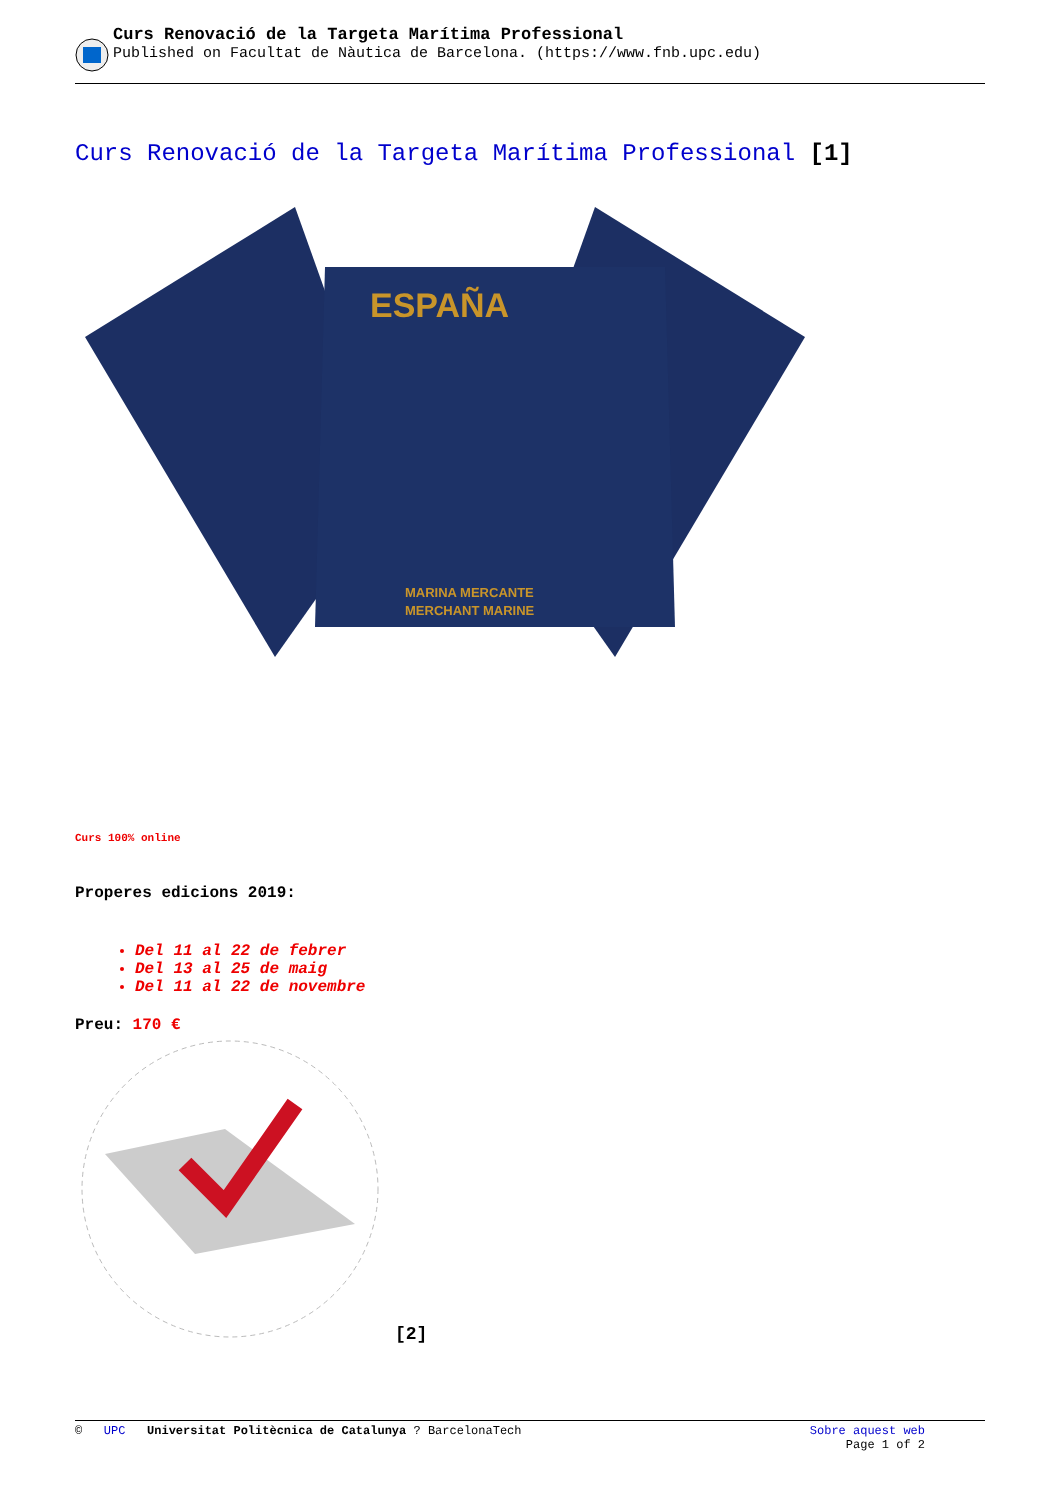Curs Renovació de la Targeta Marítima Professional
Published on Facultat de Nàutica de Barcelona. (https://www.fnb.upc.edu)
Curs Renovació de la Targeta Marítima Professional [1]
ESPAÑA
MARINA MERCANTE
MERCHANT MARINE
Curs 100% online
Properes edicions 2019:
Del 11 al 22 de febrer
Del 13 al 25 de maig
Del 11 al 22 de novembre
Preu: 170 €
[2]
© UPC Universitat Politècnica de Catalunya ? BarcelonaTech
Sobre aquest web
Page 1 of 2